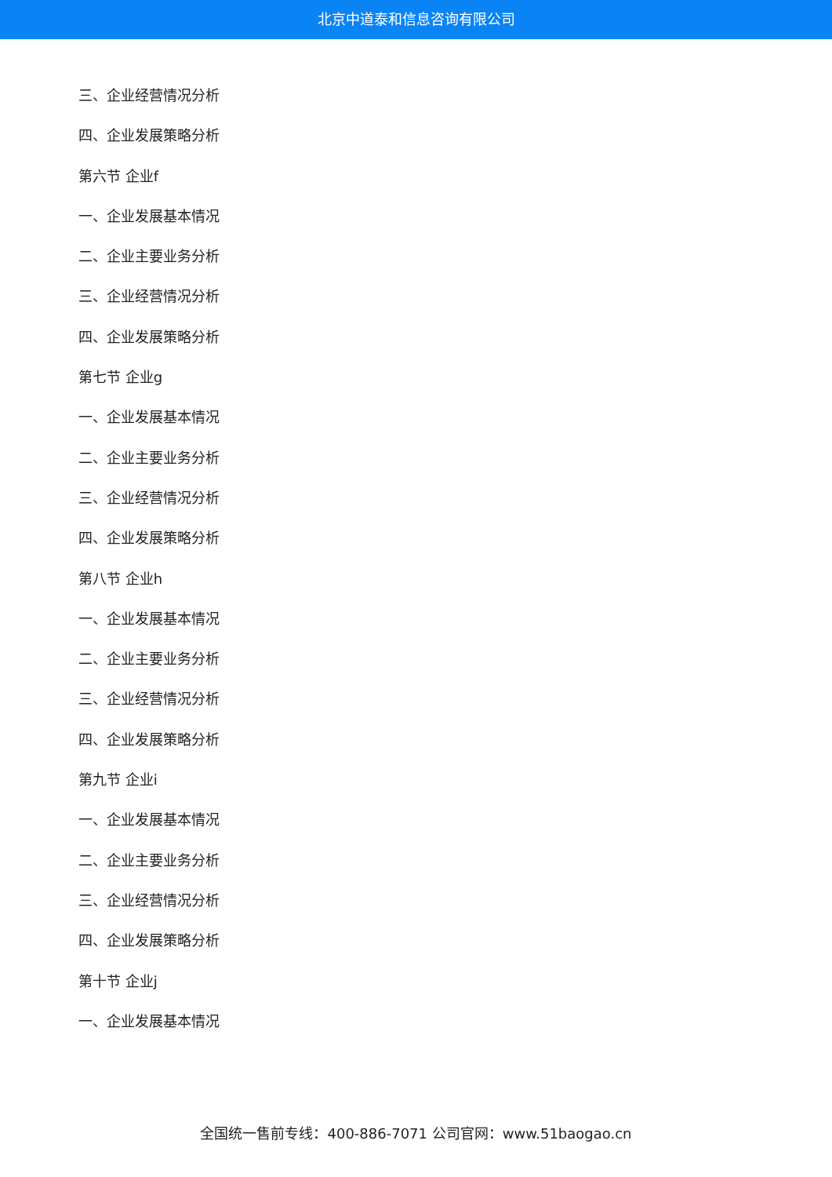北京中道泰和信息咨询有限公司
三、企业经营情况分析
四、企业发展策略分析
第六节 企业f
一、企业发展基本情况
二、企业主要业务分析
三、企业经营情况分析
四、企业发展策略分析
第七节 企业g
一、企业发展基本情况
二、企业主要业务分析
三、企业经营情况分析
四、企业发展策略分析
第八节 企业h
一、企业发展基本情况
二、企业主要业务分析
三、企业经营情况分析
四、企业发展策略分析
第九节 企业i
一、企业发展基本情况
二、企业主要业务分析
三、企业经营情况分析
四、企业发展策略分析
第十节 企业j
一、企业发展基本情况
全国统一售前专线：400-886-7071 公司官网：www.51baogao.cn